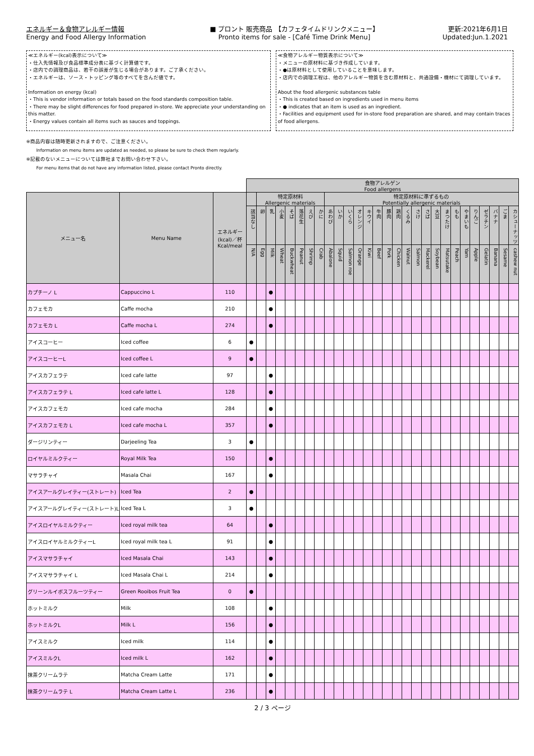エネルギー＆食物アレルギー情報
Energy and Food Allergy Information
■ プロント 販売商品 【カフェタイムドリンクメニュー】
Pronto items for sale - [Café Time Drink Menu]
更新:2021年6月1日
Updated:Jun.1.2021
≪エネルギー(kcal)表示について≫
・仕入先情報及び食品標準成分表に基づく計算値です。
・店内での調理商品は、若干の誤差が生じる場合があります。ご了承ください。
・エネルギーは、ソース・トッピング等のすべてを含んだ値です。
Information on energy (kcal)
・This is vendor information or totals based on the food standards composition table.
・There may be slight differences for food prepared in-store. We appreciate your understanding on this matter.
・Energy values contain all items such as sauces and toppings.
≪食物アレルギー物質表示について≫
・メニューの原材料に基づき作成しています。
・●は原材料として使用していることを意味します。
・店内での調理工程は、他のアレルギー物質を含む原材料と、共通設備・機材にて調理しています。
About the food allergenic substances table
・This is created based on ingredients used in menu items
・● indicates that an item is used as an ingredient.
・Facilities and equipment used for in-store food preparation are shared, and may contain traces of food allergens.
※商品内容は随時更新されますので、ご注意ください。
Information on menu items are updated as needed, so please be sure to check them regularly.
※記載のないメニューについては弊社までお問い合わせ下さい。
For menu items that do not have any information listed, please contact Pronto directly.
| | | | 食物アレルゲン Food allergens | | | | | | | | | | | | | | | | | | | | | | | | | | | |
| --- | --- | --- | --- | --- | --- | --- | --- | --- | --- | --- | --- | --- | --- | --- | --- | --- | --- | --- | --- | --- | --- | --- | --- | --- | --- | --- | --- | --- | --- | --- |
| メニュー名 | Menu Name | エネルギー (kcal)／杯 Kcal/meal | | 特定原材料 Allergenic materials | | | | | | | 特定原材料に準ずるもの Potentially allergenic materials | | | | | | | | | | | | | | | | | | | |
| | | | 該当なし | 卵 | 乳 | 小麦 | そば | 落花生 | えび | かに | あわび | いか | いくら | オレンジ | キウイ | 牛肉 | 豚肉 | 鶏肉 | くるみ | さけ | さば | 大豆 | まつたけ | もも | やまいも | りんご | ゼラチン | バナナ | ごま | カシューナッツ |
| | | | N/A | Egg | Milk | Wheat | Buckwheat | Peanut | Shrimp | Crab | Abalone | Squid | Salmon roe | Orange | Kiwi | Beef | Pork | Chicken | Walnut | Salmon | Mackerel | Soybean | Matsutake | Peach | Yam | Apple | Gelatin | Banana | Sesame | cashew nut |
| カプチーノ L | Cappuccino L | 110 | | | ● | | | | | | | | | | | | | | | | | | | | | | | | | |
| カフェモカ | Caffe mocha | 210 | | | ● | | | | | | | | | | | | | | | | | | | | | | | | | |
| カフェモカ L | Caffe mocha L | 274 | | | ● | | | | | | | | | | | | | | | | | | | | | | | | | |
| アイスコーヒー | Iced coffee | 6 | ● | | | | | | | | | | | | | | | | | | | | | | | | | | | |
| アイスコーヒーL | Iced coffee L | 9 | ● | | | | | | | | | | | | | | | | | | | | | | | | | | | |
| アイスカフェラテ | Iced cafe latte | 97 | | | ● | | | | | | | | | | | | | | | | | | | | | | | | | |
| アイスカフェラテ L | Iced cafe latte L | 128 | | | ● | | | | | | | | | | | | | | | | | | | | | | | | | |
| アイスカフェモカ | Iced cafe mocha | 284 | | | ● | | | | | | | | | | | | | | | | | | | | | | | | | |
| アイスカフェモカ L | Iced cafe mocha L | 357 | | | ● | | | | | | | | | | | | | | | | | | | | | | | | | |
| ダージリンティー | Darjeeling Tea | 3 | ● | | | | | | | | | | | | | | | | | | | | | | | | | | | |
| ロイヤルミルクティー | Royal Milk Tea | 150 | | | ● | | | | | | | | | | | | | | | | | | | | | | | | | |
| マサラチャイ | Masala Chai | 167 | | | ● | | | | | | | | | | | | | | | | | | | | | | | | | |
| アイスアールグレイティー(ストレート) | Iced Tea | 2 | ● | | | | | | | | | | | | | | | | | | | | | | | | | | | |
| アイスアールグレイティー(ストレート)L | Iced Tea L | 3 | ● | | | | | | | | | | | | | | | | | | | | | | | | | | | |
| アイスロイヤルミルクティー | Iced royal milk tea | 64 | | | ● | | | | | | | | | | | | | | | | | | | | | | | | | |
| アイスロイヤルミルクティーL | Iced royal milk tea L | 91 | | | ● | | | | | | | | | | | | | | | | | | | | | | | | | |
| アイスマサラチャイ | Iced Masala Chai | 143 | | | ● | | | | | | | | | | | | | | | | | | | | | | | | | |
| アイスマサラチャイ L | Iced Masala Chai L | 214 | | | ● | | | | | | | | | | | | | | | | | | | | | | | | | |
| グリーンルイボスフルーツティー | Green Rooibos Fruit Tea | 0 | ● | | | | | | | | | | | | | | | | | | | | | | | | | | | |
| ホットミルク | Milk | 108 | | | ● | | | | | | | | | | | | | | | | | | | | | | | | | |
| ホットミルクL | Milk L | 156 | | | ● | | | | | | | | | | | | | | | | | | | | | | | | | |
| アイスミルク | Iced milk | 114 | | | ● | | | | | | | | | | | | | | | | | | | | | | | | | |
| アイスミルクL | Iced milk L | 162 | | | ● | | | | | | | | | | | | | | | | | | | | | | | | | |
| 抹茶クリームラテ | Matcha Cream Latte | 171 | | | ● | | | | | | | | | | | | | | | | | | | | | | | | | |
| 抹茶クリームラテ L | Matcha Cream Latte L | 236 | | | ● | | | | | | | | | | | | | | | | | | | | | | | | | |
2 / 3 ページ